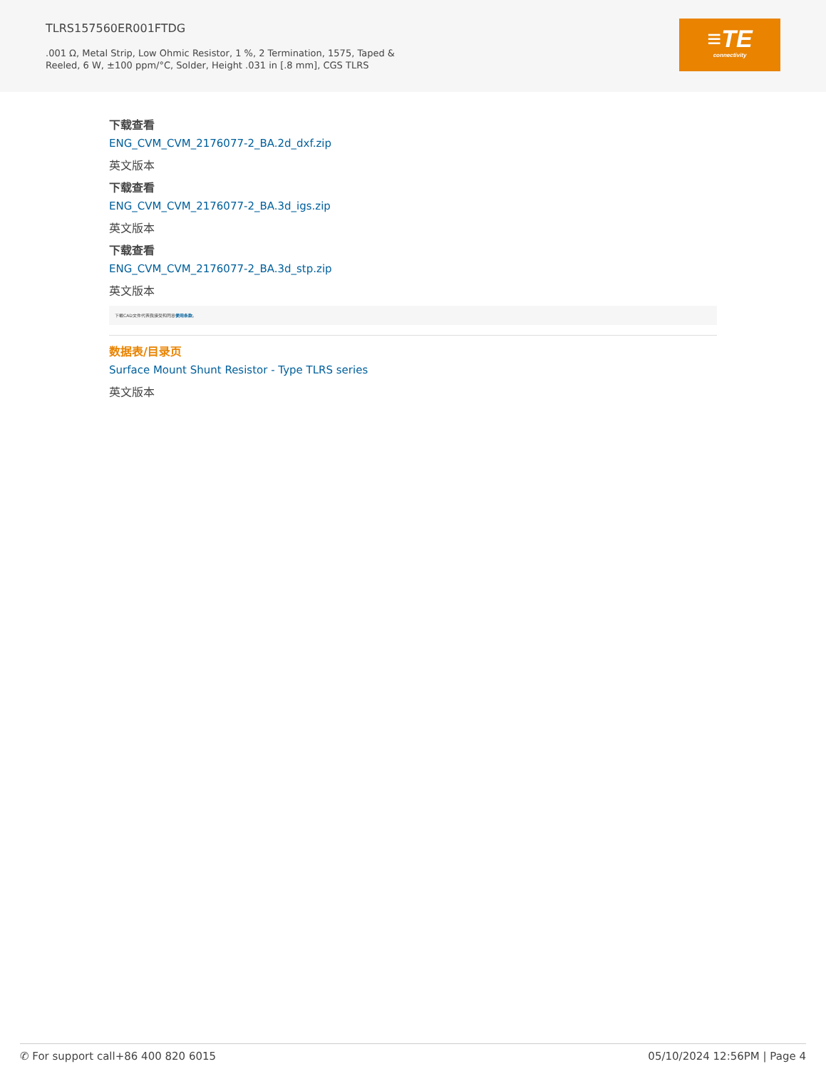TLRS157560ER001FTDG
.001 Ω, Metal Strip, Low Ohmic Resistor, 1 %, 2 Termination, 1575, Taped & Reeled, 6 W, ±100 ppm/°C, Solder, Height .031 in [.8 mm], CGS TLRS
≡TE
connectivity
下载查看
ENG_CVM_CVM_2176077-2_BA.2d_dxf.zip
英文版本
下载查看
ENG_CVM_CVM_2176077-2_BA.3d_igs.zip
英文版本
下载查看
ENG_CVM_CVM_2176077-2_BA.3d_stp.zip
英文版本
下载CAD文件代表我接受和同意使用条款。
数据表/目录页
Surface Mount Shunt Resistor - Type TLRS series
英文版本
✆ For support call+86 400 820 6015 05/10/2024 12:56PM | Page 4